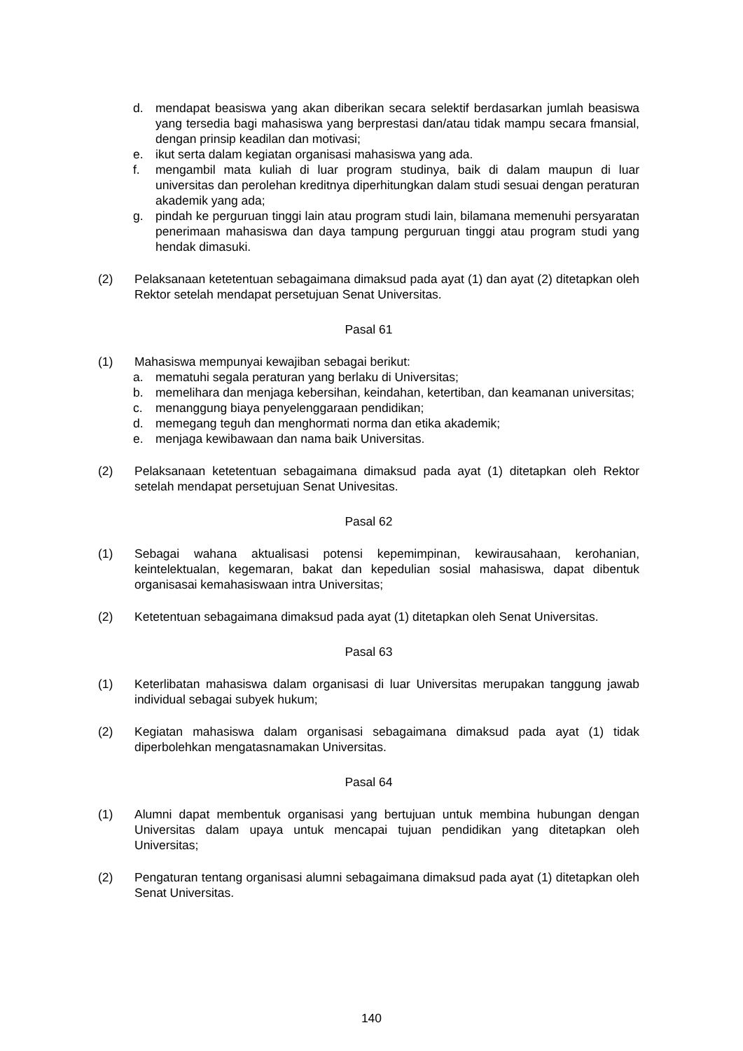d. mendapat beasiswa yang akan diberikan secara selektif berdasarkan jumlah beasiswa yang tersedia bagi mahasiswa yang berprestasi dan/atau tidak mampu secara fmansial, dengan prinsip keadilan dan motivasi;
e. ikut serta dalam kegiatan organisasi mahasiswa yang ada.
f. mengambil mata kuliah di luar program studinya, baik di dalam maupun di luar universitas dan perolehan kreditnya diperhitungkan dalam studi sesuai dengan peraturan akademik yang ada;
g. pindah ke perguruan tinggi lain atau program studi lain, bilamana memenuhi persyaratan penerimaan mahasiswa dan daya tampung perguruan tinggi atau program studi yang hendak dimasuki.
(2) Pelaksanaan ketetentuan sebagaimana dimaksud pada ayat (1) dan ayat (2) ditetapkan oleh Rektor setelah mendapat persetujuan Senat Universitas.
Pasal 61
(1) Mahasiswa mempunyai kewajiban sebagai berikut:
a. mematuhi segala peraturan yang berlaku di Universitas;
b. memelihara dan menjaga kebersihan, keindahan, ketertiban, dan keamanan universitas;
c. menanggung biaya penyelenggaraan pendidikan;
d. memegang teguh dan menghormati norma dan etika akademik;
e. menjaga kewibawaan dan nama baik Universitas.
(2) Pelaksanaan ketetentuan sebagaimana dimaksud pada ayat (1) ditetapkan oleh Rektor setelah mendapat persetujuan Senat Univesitas.
Pasal 62
(1) Sebagai wahana aktualisasi potensi kepemimpinan, kewirausahaan, kerohanian, keintelektualan, kegemaran, bakat dan kepedulian sosial mahasiswa, dapat dibentuk organisasai kemahasiswaan intra Universitas;
(2) Ketetentuan sebagaimana dimaksud pada ayat (1) ditetapkan oleh Senat Universitas.
Pasal 63
(1) Keterlibatan mahasiswa dalam organisasi di luar Universitas merupakan tanggung jawab individual sebagai subyek hukum;
(2) Kegiatan mahasiswa dalam organisasi sebagaimana dimaksud pada ayat (1) tidak diperbolehkan mengatasnamakan Universitas.
Pasal 64
(1) Alumni dapat membentuk organisasi yang bertujuan untuk membina hubungan dengan Universitas dalam upaya untuk mencapai tujuan pendidikan yang ditetapkan oleh Universitas;
(2) Pengaturan tentang organisasi alumni sebagaimana dimaksud pada ayat (1) ditetapkan oleh Senat Universitas.
140